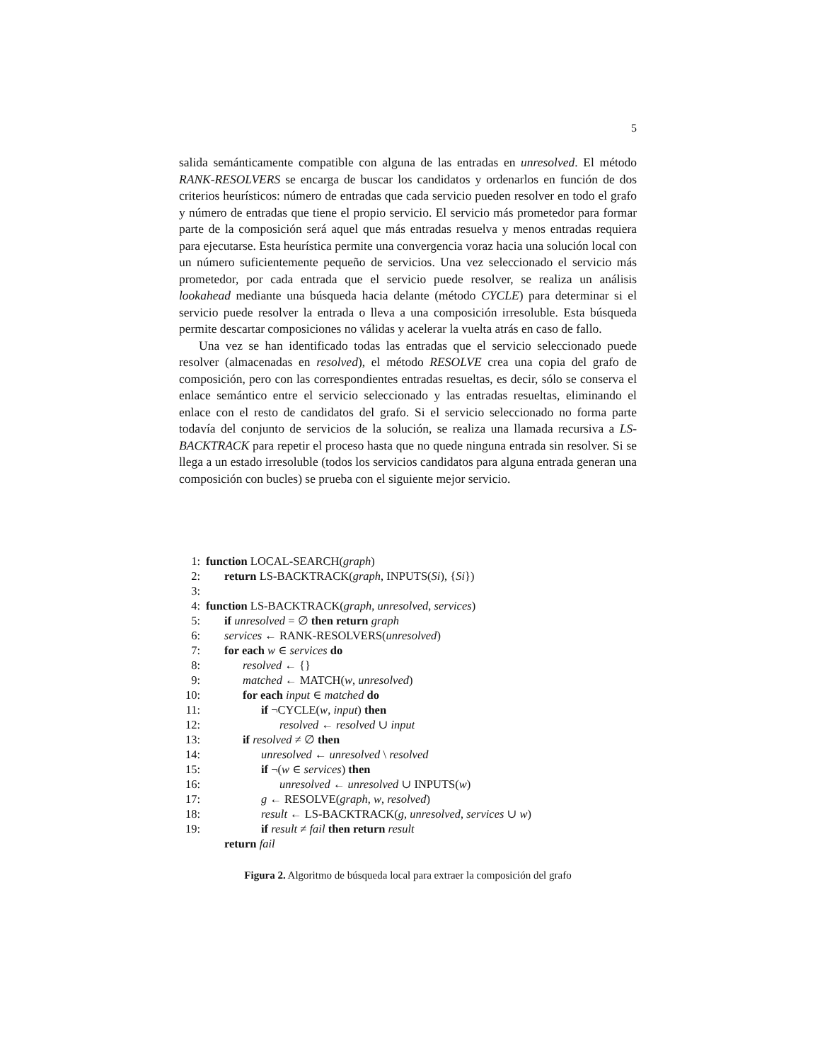5
salida semánticamente compatible con alguna de las entradas en unresolved. El método RANK-RESOLVERS se encarga de buscar los candidatos y ordenarlos en función de dos criterios heurísticos: número de entradas que cada servicio pueden resolver en todo el grafo y número de entradas que tiene el propio servicio. El servicio más prometedor para formar parte de la composición será aquel que más entradas resuelva y menos entradas requiera para ejecutarse. Esta heurística permite una convergencia voraz hacia una solución local con un número suficientemente pequeño de servicios. Una vez seleccionado el servicio más prometedor, por cada entrada que el servicio puede resolver, se realiza un análisis lookahead mediante una búsqueda hacia delante (método CYCLE) para determinar si el servicio puede resolver la entrada o lleva a una composición irresoluble. Esta búsqueda permite descartar composiciones no válidas y acelerar la vuelta atrás en caso de fallo.
Una vez se han identificado todas las entradas que el servicio seleccionado puede resolver (almacenadas en resolved), el método RESOLVE crea una copia del grafo de composición, pero con las correspondientes entradas resueltas, es decir, sólo se conserva el enlace semántico entre el servicio seleccionado y las entradas resueltas, eliminando el enlace con el resto de candidatos del grafo. Si el servicio seleccionado no forma parte todavía del conjunto de servicios de la solución, se realiza una llamada recursiva a LS-BACKTRACK para repetir el proceso hasta que no quede ninguna entrada sin resolver. Si se llega a un estado irresoluble (todos los servicios candidatos para alguna entrada generan una composición con bucles) se prueba con el siguiente mejor servicio.
1: function LOCAL-SEARCH(graph)
2: return LS-BACKTRACK(graph, INPUTS(Si), {Si})
3:
4: function LS-BACKTRACK(graph, unresolved, services)
5: if unresolved = ∅ then return graph
6: services ← RANK-RESOLVERS(unresolved)
7: for each w ∈ services do
8: resolved ← {}
9: matched ← MATCH(w, unresolved)
10: for each input ∈ matched do
11: if ¬CYCLE(w, input) then
12: resolved ← resolved ∪ input
13: if resolved ≠ ∅ then
14: unresolved ← unresolved \ resolved
15: if ¬(w ∈ services) then
16: unresolved ← unresolved ∪ INPUTS(w)
17: g ← RESOLVE(graph, w, resolved)
18: result ← LS-BACKTRACK(g, unresolved, services ∪ w)
19: if result ≠ fail then return result
return fail
Figura 2. Algoritmo de búsqueda local para extraer la composición del grafo